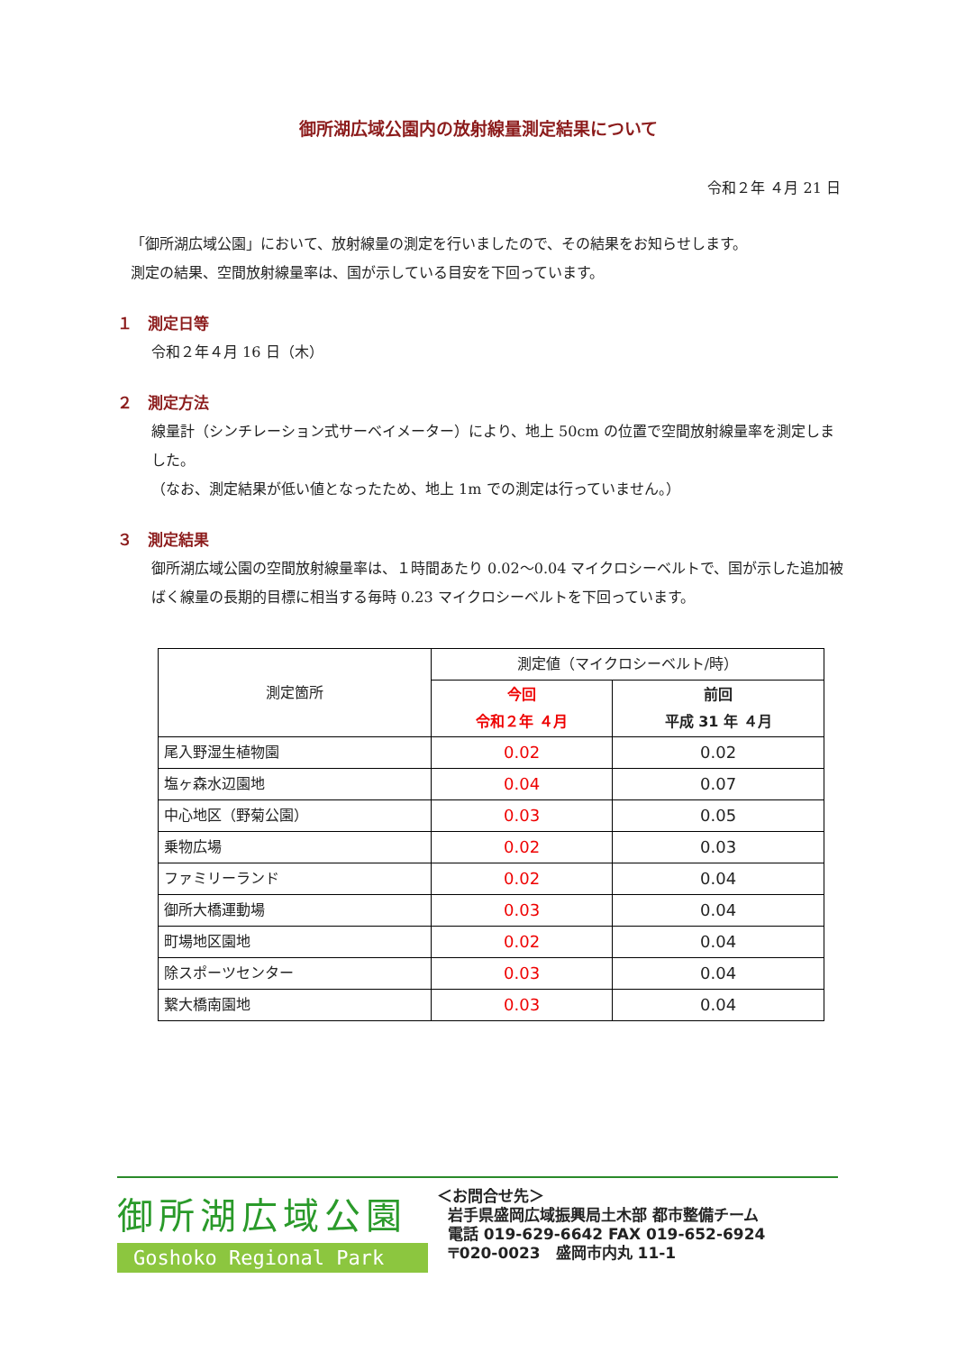御所湖広域公園内の放射線量測定結果について
令和２年 ４月 21 日
「御所湖広域公園」において、放射線量の測定を行いましたので、その結果をお知らせします。
測定の結果、空間放射線量率は、国が示している目安を下回っています。
１　測定日等
令和２年４月 16 日（木）
２　測定方法
線量計（シンチレーション式サーベイメーター）により、地上 50cm の位置で空間放射線量率を測定しました。
（なお、測定結果が低い値となったため、地上 1m での測定は行っていません。）
３　測定結果
御所湖広域公園の空間放射線量率は、１時間あたり 0.02〜0.04 マイクロシーベルトで、国が示した追加被ばく線量の長期的目標に相当する毎時 0.23 マイクロシーベルトを下回っています。
| 測定箇所 | 測定値（マイクロシーベルト/時） | |
| --- | --- | --- |
| | 今回 令和２年 ４月 | 前回 平成 31 年 ４月 |
| 尾入野湿生植物園 | 0.02 | 0.02 |
| 塩ヶ森水辺園地 | 0.04 | 0.07 |
| 中心地区（野菊公園） | 0.03 | 0.05 |
| 乗物広場 | 0.02 | 0.03 |
| ファミリーランド | 0.02 | 0.04 |
| 御所大橋運動場 | 0.03 | 0.04 |
| 町場地区園地 | 0.02 | 0.04 |
| 除スポーツセンター | 0.03 | 0.04 |
| 繋大橋南園地 | 0.03 | 0.04 |
御所湖広域公園
Goshoko Regional Park
＜お問合せ先＞
岩手県盛岡広域振興局土木部 都市整備チーム
電話 019-629-6642 FAX 019-652-6924
〒020-0023　盛岡市内丸 11-1